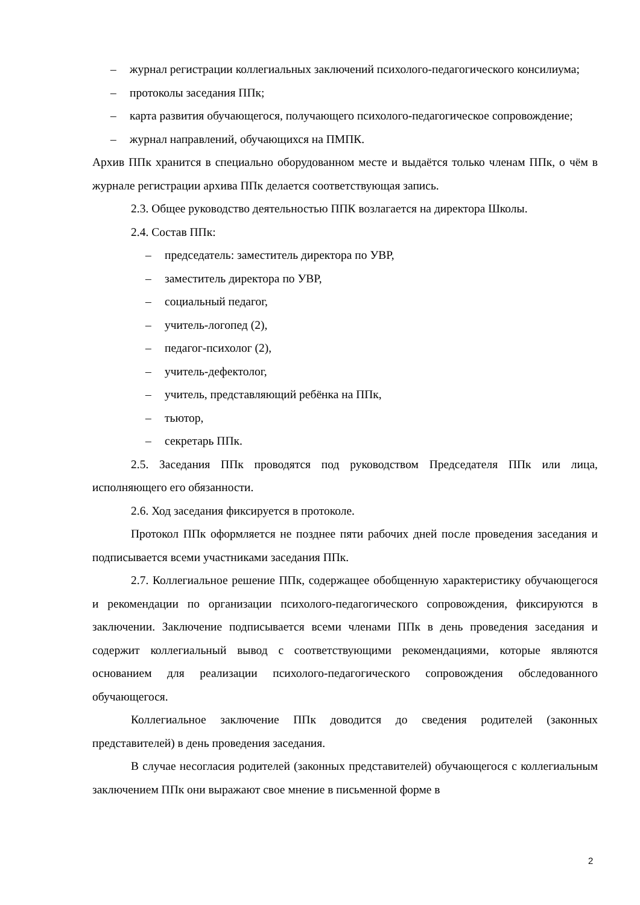– журнал регистрации коллегиальных заключений психолого-педагогического консилиума;
– протоколы заседания ППк;
– карта развития обучающегося, получающего психолого-педагогическое сопровождение;
– журнал направлений, обучающихся на ПМПК.
Архив ППк хранится в специально оборудованном месте и выдаётся только членам ППк, о чём в журнале регистрации архива ППк делается соответствующая запись.
2.3. Общее руководство деятельностью ППК возлагается на директора Школы.
2.4. Состав ППк:
– председатель: заместитель директора по УВР,
– заместитель директора по УВР,
– социальный педагог,
– учитель-логопед (2),
– педагог-психолог (2),
– учитель-дефектолог,
– учитель, представляющий ребёнка на ППк,
– тьютор,
– секретарь ППк.
2.5. Заседания ППк проводятся под руководством Председателя ППк или лица, исполняющего его обязанности.
2.6. Ход заседания фиксируется в протоколе.
Протокол ППк оформляется не позднее пяти рабочих дней после проведения заседания и подписывается всеми участниками заседания ППк.
2.7. Коллегиальное решение ППк, содержащее обобщенную характеристику обучающегося и рекомендации по организации психолого-педагогического сопровождения, фиксируются в заключении. Заключение подписывается всеми членами ППк в день проведения заседания и содержит коллегиальный вывод с соответствующими рекомендациями, которые являются основанием для реализации психолого-педагогического сопровождения обследованного обучающегося.
Коллегиальное заключение ППк доводится до сведения родителей (законных представителей) в день проведения заседания.
В случае несогласия родителей (законных представителей) обучающегося с коллегиальным заключением ППк они выражают свое мнение в письменной форме в
2